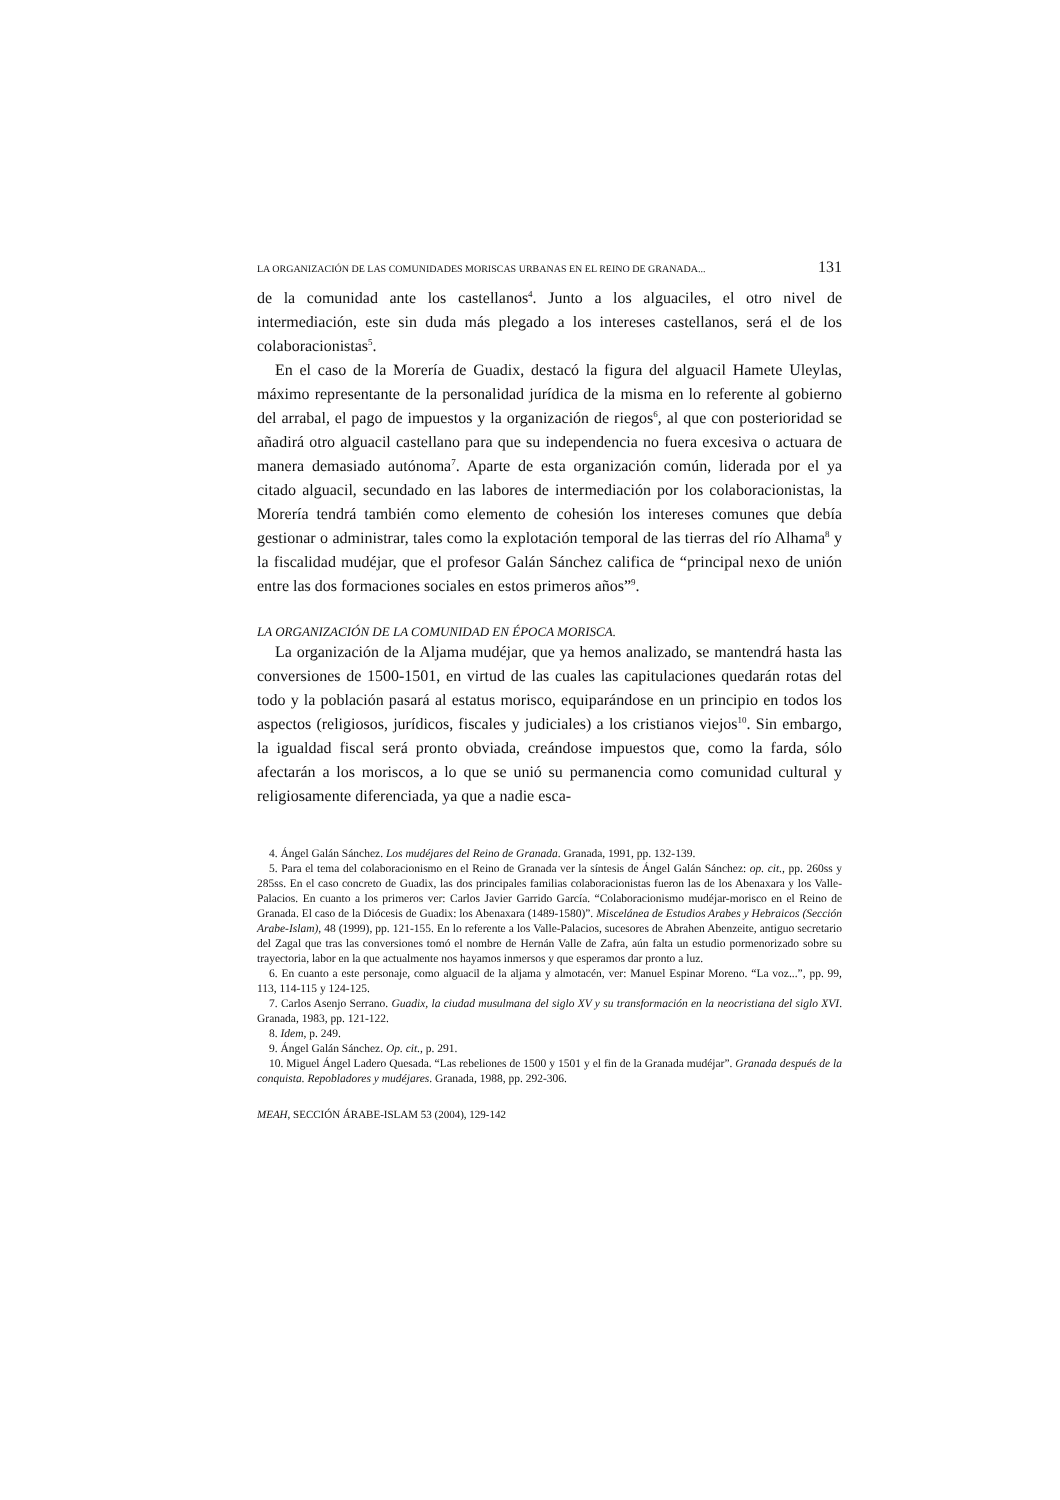LA ORGANIZACIÓN DE LAS COMUNIDADES MORISCAS URBANAS EN EL REINO DE GRANADA... 131
de la comunidad ante los castellanos<sup>4</sup>. Junto a los alguaciles, el otro nivel de intermediación, este sin duda más plegado a los intereses castellanos, será el de los colaboracionistas<sup>5</sup>.
En el caso de la Morería de Guadix, destacó la figura del alguacil Hamete Uleylas, máximo representante de la personalidad jurídica de la misma en lo referente al gobierno del arrabal, el pago de impuestos y la organización de riegos<sup>6</sup>, al que con posterioridad se añadirá otro alguacil castellano para que su independencia no fuera excesiva o actuara de manera demasiado autónoma<sup>7</sup>. Aparte de esta organización común, liderada por el ya citado alguacil, secundado en las labores de intermediación por los colaboracionistas, la Morería tendrá también como elemento de cohesión los intereses comunes que debía gestionar o administrar, tales como la explotación temporal de las tierras del río Alhama<sup>8</sup> y la fiscalidad mudéjar, que el profesor Galán Sánchez califica de “principal nexo de unión entre las dos formaciones sociales en estos primeros años”<sup>9</sup>.
LA ORGANIZACIÓN DE LA COMUNIDAD EN ÉPOCA MORISCA.
La organización de la Aljama mudéjar, que ya hemos analizado, se mantendrá hasta las conversiones de 1500-1501, en virtud de las cuales las capitulaciones quedarán rotas del todo y la población pasará al estatus morisco, equiparándose en un principio en todos los aspectos (religiosos, jurídicos, fiscales y judiciales) a los cristianos viejos<sup>10</sup>. Sin embargo, la igualdad fiscal será pronto obviada, creándose impuestos que, como la farda, sólo afectarán a los moriscos, a lo que se unió su permanencia como comunidad cultural y religiosamente diferenciada, ya que a nadie esca-
4. Ángel Galán Sánchez. Los mudéjares del Reino de Granada. Granada, 1991, pp. 132-139.
5. Para el tema del colaboracionismo en el Reino de Granada ver la síntesis de Ángel Galán Sánchez: op. cit., pp. 260ss y 285ss. En el caso concreto de Guadix, las dos principales familias colaboracionistas fueron las de los Abenaxara y los Valle-Palacios. En cuanto a los primeros ver: Carlos Javier Garrido García. “Colaboracionismo mudéjar-morisco en el Reino de Granada. El caso de la Diócesis de Guadix: los Abenaxara (1489-1580)”. Miscelánea de Estudios Arabes y Hebraicos (Sección Arabe-Islam), 48 (1999), pp. 121-155. En lo referente a los Valle-Palacios, sucesores de Abrahen Abenzeite, antiguo secretario del Zagal que tras las conversiones tomó el nombre de Hernán Valle de Zafra, aún falta un estudio pormenorizado sobre su trayectoria, labor en la que actualmente nos hayamos inmersos y que esperamos dar pronto a luz.
6. En cuanto a este personaje, como alguacil de la aljama y almotacén, ver: Manuel Espinar Moreno. “La voz...”, pp. 99, 113, 114-115 y 124-125.
7. Carlos Asenjo Serrano. Guadix, la ciudad musulmana del siglo XV y su transformación en la neocristiana del siglo XVI. Granada, 1983, pp. 121-122.
8. Idem, p. 249.
9. Ángel Galán Sánchez. Op. cit., p. 291.
10. Miguel Ángel Ladero Quesada. “Las rebeliones de 1500 y 1501 y el fin de la Granada mudéjar”. Granada después de la conquista. Repobladores y mudéjares. Granada, 1988, pp. 292-306.
MEAH, SECCIÓN ÁRABE-ISLAM 53 (2004), 129-142